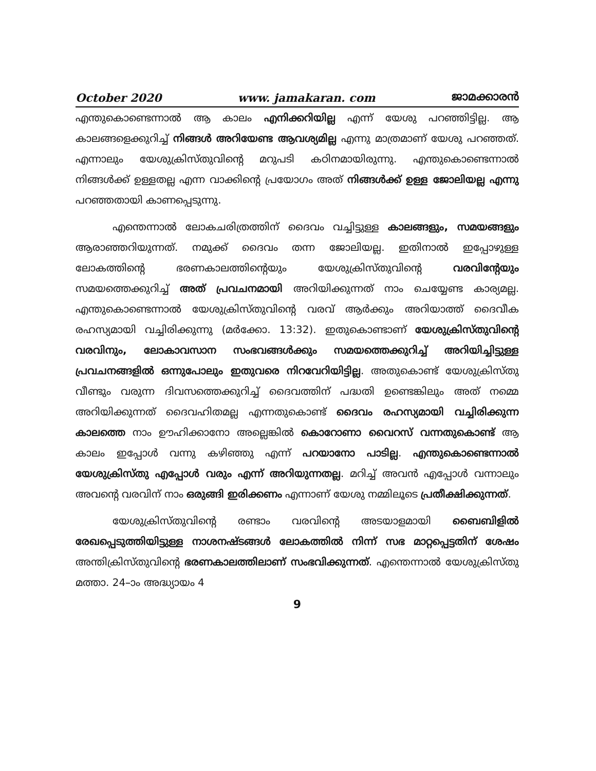October 2020 www. jamakaran. com ജാമക്കാരൻ
എന്തുകൊണ്ടെന്നാൽ ആ കാലം എനിക്കറിയില്ല എന്ന് യേശു പറഞ്ഞിട്ടില്ല. ആ കാലങ്ങളെക്കുറിച്ച് നിങ്ങൾ അറിയേണ്ട ആവശ്യമില്ല എന്നു മാത്രമാണ് യേശു പറഞ്ഞത്. എന്നാലും യേശുക്രിസ്തുവിന്റെ മറുപടി കഠിനമായിരുന്നു. എന്തുകൊണ്ടെന്നാൽ നിങ്ങൾക്ക് ഉള്ളതല്ല എന്ന വാക്കിന്റെ പ്രയോഗം അത് നിങ്ങൾക്ക് ഉള്ള ജോലിയല്ല എന്നു പറഞ്ഞതായി കാണപ്പെടുന്നു.
എന്തെന്നാൽ ലോകചരിത്രത്തിന് ദൈവം വച്ചിട്ടുള്ള കാലങ്ങളും, സമയങ്ങളും ആരാഞ്ഞറിയുന്നത്. നമുക്ക് ദൈവം തന്ന ജോലിയല്ല. ഇതിനാൽ ഇപ്പോഴുള്ള ലോകത്തിന്റെ ഭരണകാലത്തിന്റെയും യേശുക്രിസ്തുവിന്റെ വരവിന്റേയും സമയത്തെക്കുറിച്ച് അത് പ്രവചനമായി അറിയിക്കുന്നത് നാം ചെയ്യേണ്ട കാര്യമല്ല. എന്തുകൊണ്ടെന്നാൽ യേശുക്രിസ്തുവിന്റെ വരവ് ആർക്കും അറിയാത്ത് ദൈവീക രഹസ്യമായി വച്ചിരിക്കുന്നു (മർക്കോ. 13:32). ഇതുകൊണ്ടാണ് യേശുക്രിസ്തുവിന്റെ വരവിനും, ലോകാവസാന സംഭവങ്ങൾക്കും സമയത്തെക്കുറിച്ച് അറിയിച്ചിട്ടുള്ള പ്രവചനങ്ങളിൽ ഒന്നുപോലും ഇതുവരെ നിറവേറിയിട്ടില്ല. അതുകൊണ്ട് യേശുക്രിസ്തു വീണ്ടും വരുന്ന ദിവസത്തെക്കുറിച്ച് ദൈവത്തിന് പദ്ധതി ഉണ്ടെങ്കിലും അത് നമ്മെ അറിയിക്കുന്നത് ദൈവഹിതമല്ല എന്നതുകൊണ്ട് ദൈവം രഹസ്യമായി വച്ചിരിക്കുന്ന കാലത്തെ നാം ഊഹിക്കാനോ അല്ലെങ്കിൽ കൊറോണാ വൈറസ് വന്നതുകൊണ്ട് ആ കാലം ഇപ്പോൾ വന്നു കഴിഞ്ഞു എന്ന് പറയാനോ പാടില്ല. എന്തുകൊണ്ടെന്നാൽ യേശുക്രിസ്തു എപ്പോൾ വരും എന്ന് അറിയുന്നതല്ല. മറിച്ച് അവൻ എപ്പോൾ വന്നാലും അവന്റെ വരവിന് നാം ഒരുങ്ങി ഇരിക്കണം എന്നാണ് യേശു നമ്മിലൂടെ പ്രതീക്ഷിക്കുന്നത്.
യേശുക്രിസ്തുവിന്റെ രണ്ടാം വരവിന്റെ അടയാളമായി ബൈബിളിൽ രേഖപ്പെടുത്തിയിട്ടുള്ള നാശനഷ്ടങ്ങൾ ലോകത്തിൽ നിന്ന് സഭ മാറ്റപ്പെട്ടതിന് ശേഷം അന്തിക്രിസ്തുവിന്റെ ഭരണകാലത്തിലാണ് സംഭവിക്കുന്നത്. എന്തെന്നാൽ യേശുക്രിസ്തു മത്താ. 24–ാം അദ്ധ്യായം 4
9